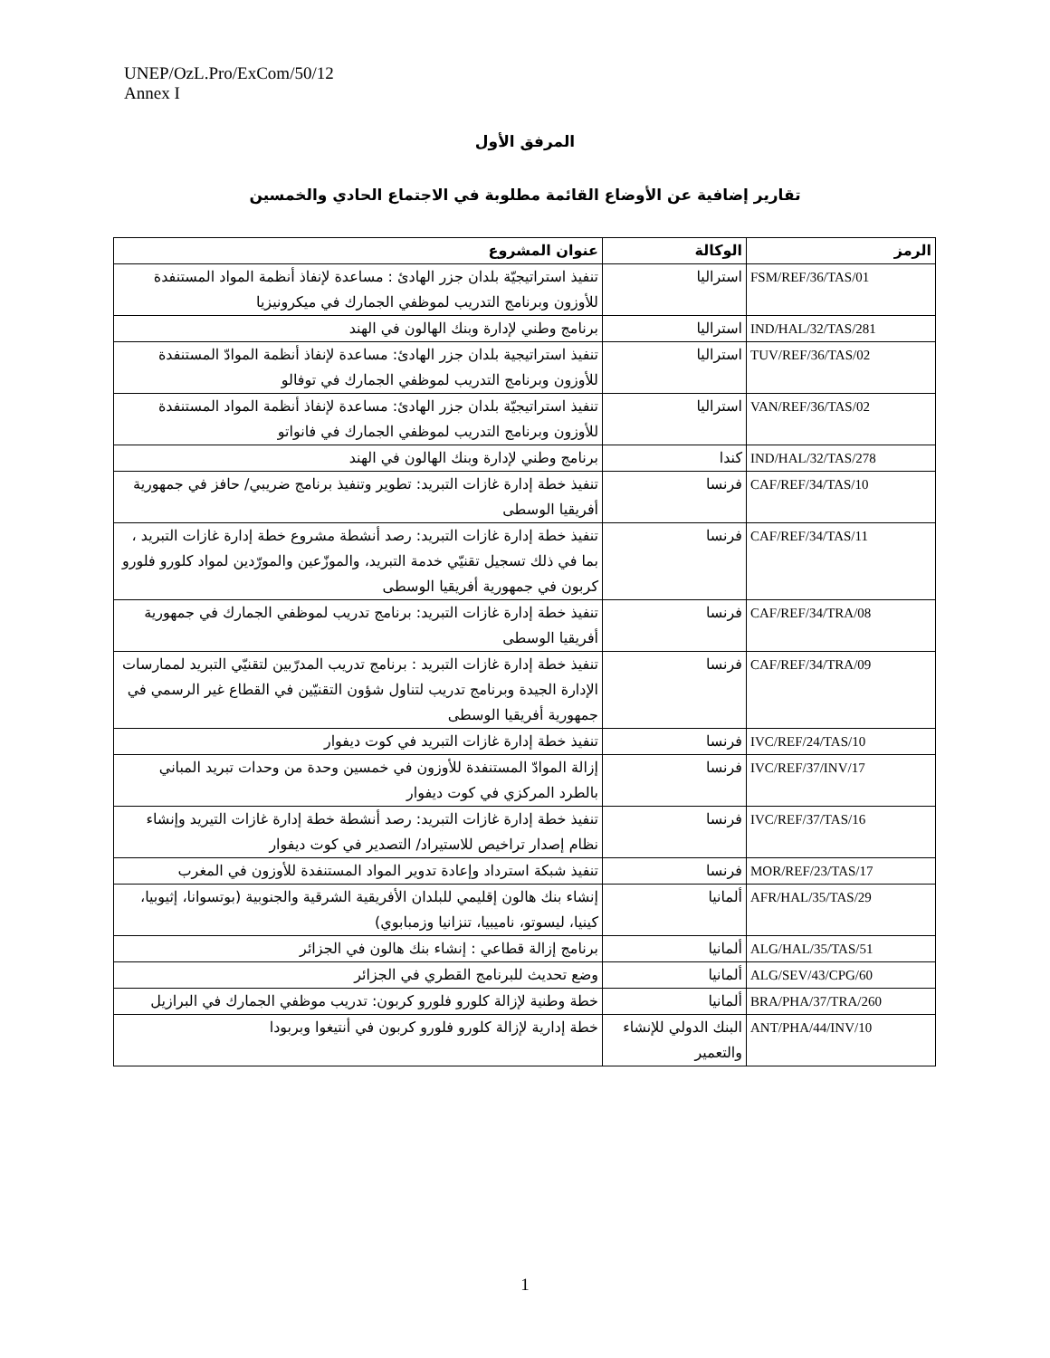UNEP/OzL.Pro/ExCom/50/12
Annex I
المرفق الأول
تقارير إضافية عن الأوضاع القائمة مطلوبة في الاجتماع الحادي والخمسين
| الرمز | الوكالة | عنوان المشروع |
| --- | --- | --- |
| FSM/REF/36/TAS/01 | استراليا | تنفيذ استراتيجيّة بلدان جزر الهادئ : مساعدة لإنفاذ أنظمة المواد المستنفدة للأوزون وبرنامج التدريب لموظفي الجمارك في ميكرونيزيا |
| IND/HAL/32/TAS/281 | استراليا | برنامج وطني لإدارة وبنك الهالون في الهند |
| TUV/REF/36/TAS/02 | استراليا | تنفيذ استراتيجية بلدان جزر الهادئ: مساعدة لإنفاذ أنظمة الموادّ المستنفدة للأوزون وبرنامج التدريب لموظفي الجمارك في توفالو |
| VAN/REF/36/TAS/02 | استراليا | تنفيذ استراتيجيّة بلدان جزر الهادئ: مساعدة لإنفاذ أنظمة المواد المستنفدة للأوزون وبرنامج التدريب لموظفي الجمارك في فانواتو |
| IND/HAL/32/TAS/278 | كندا | برنامج وطني لإدارة وبنك الهالون في الهند |
| CAF/REF/34/TAS/10 | فرنسا | تنفيذ خطة إدارة غازات التبريد: تطوير وتنفيذ برنامج ضريبي/ حافز في جمهورية أفريقيا الوسطى |
| CAF/REF/34/TAS/11 | فرنسا | تنفيذ خطة إدارة غازات التبريد: رصد أنشطة مشروع خطة إدارة غازات التبريد ، بما في ذلك تسجيل تقنيّي خدمة التبريد، والموزّعين والمورّدين لمواد كلورو فلورو كربون في جمهورية أفريقيا الوسطى |
| CAF/REF/34/TRA/08 | فرنسا | تنفيذ خطة إدارة غازات التبريد: برنامج تدريب لموظفي الجمارك في جمهورية أفريقيا الوسطى |
| CAF/REF/34/TRA/09 | فرنسا | تنفيذ خطة إدارة غازات التبريد : برنامج تدريب المدرّبين لتقنيّي التبريد لممارسات الإدارة الجيدة وبرنامج تدريب لتناول شؤون التقنيّين في القطاع غير الرسمي في جمهورية أفريقيا الوسطى |
| IVC/REF/24/TAS/10 | فرنسا | تنفيذ خطة إدارة غازات التبريد في كوت ديفوار |
| IVC/REF/37/INV/17 | فرنسا | إزالة الموادّ المستنفدة للأوزون في خمسين وحدة من وحدات تبريد المباني بالطرد المركزي في كوت ديفوار |
| IVC/REF/37/TAS/16 | فرنسا | تنفيذ خطة إدارة غازات التبريد: رصد أنشطة خطة إدارة غازات التيريد وإنشاء نظام إصدار تراخيص للاستيراد/ التصدير في كوت ديفوار |
| MOR/REF/23/TAS/17 | فرنسا | تنفيذ شبكة استرداد وإعادة تدوير المواد المستنفدة للأوزون في المغرب |
| AFR/HAL/35/TAS/29 | ألمانيا | إنشاء بنك هالون إقليمي للبلدان الأفريقية الشرقية والجنوبية (بوتسوانا، إثيوبيا، كينيا، ليسوتو، ناميبيا، تنزانيا وزمبابوي) |
| ALG/HAL/35/TAS/51 | ألمانيا | برنامج إزالة قطاعي : إنشاء بنك هالون في الجزائر |
| ALG/SEV/43/CPG/60 | ألمانيا | وضع تحديث للبرنامج القطري في الجزائر |
| BRA/PHA/37/TRA/260 | ألمانيا | خطة وطنية لإزالة كلورو فلورو كربون: تدريب موظفي الجمارك في البرازيل |
| ANT/PHA/44/INV/10 | البنك الدولي للإنشاء والتعمير | خطة إدارية لإزالة كلورو فلورو كربون في أنتيغوا وبربودا |
1